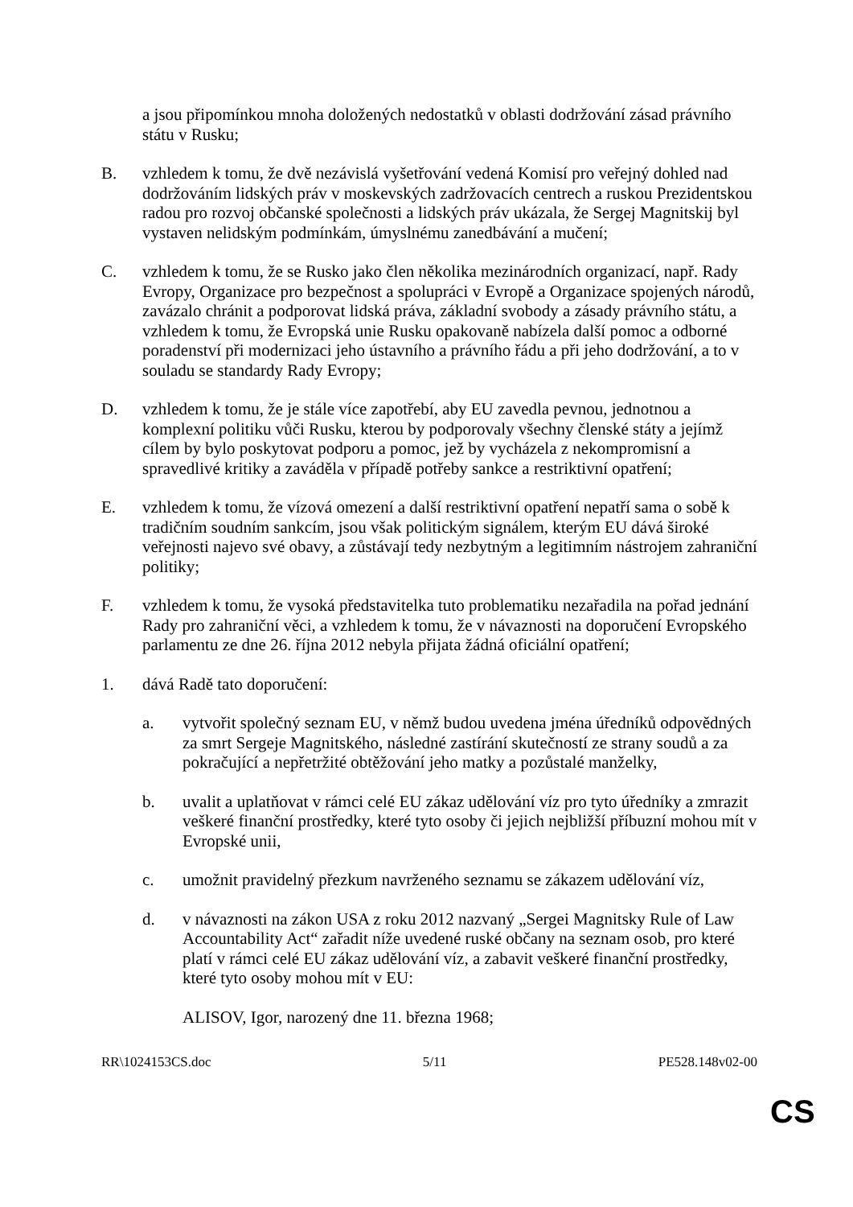a jsou připomínkou mnoha doložených nedostatků v oblasti dodržování zásad právního státu v Rusku;
B. vzhledem k tomu, že dvě nezávislá vyšetřování vedená Komisí pro veřejný dohled nad dodržováním lidských práv v moskevských zadržovacích centrech a ruskou Prezidentskou radou pro rozvoj občanské společnosti a lidských práv ukázala, že Sergej Magnitskij byl vystaven nelidským podmínkám, úmyslnému zanedbávání a mučení;
C. vzhledem k tomu, že se Rusko jako člen několika mezinárodních organizací, např. Rady Evropy, Organizace pro bezpečnost a spolupráci v Evropě a Organizace spojených národů, zavázalo chránit a podporovat lidská práva, základní svobody a zásady právního státu, a vzhledem k tomu, že Evropská unie Rusku opakovaně nabízela další pomoc a odborné poradenství při modernizaci jeho ústavního a právního řádu a při jeho dodržování, a to v souladu se standardy Rady Evropy;
D. vzhledem k tomu, že je stále více zapotřebí, aby EU zavedla pevnou, jednotnou a komplexní politiku vůči Rusku, kterou by podporovaly všechny členské státy a jejímž cílem by bylo poskytovat podporu a pomoc, jež by vycházela z nekompromisní a spravedlivé kritiky a zaváděla v případě potřeby sankce a restriktivní opatření;
E. vzhledem k tomu, že vízová omezení a další restriktivní opatření nepatří sama o sobě k tradičním soudním sankcím, jsou však politickým signálem, kterým EU dává široké veřejnosti najevo své obavy, a zůstávají tedy nezbytným a legitimním nástrojem zahraniční politiky;
F. vzhledem k tomu, že vysoká představitelka tuto problematiku nezařadila na pořad jednání Rady pro zahraniční věci, a vzhledem k tomu, že v návaznosti na doporučení Evropského parlamentu ze dne 26. října 2012 nebyla přijata žádná oficiální opatření;
1. dává Radě tato doporučení:
a. vytvořit společný seznam EU, v němž budou uvedena jména úředníků odpovědných za smrt Sergeje Magnitského, následné zastírání skutečností ze strany soudů a za pokračující a nepřetržité obtěžování jeho matky a pozůstalé manželky,
b. uvalit a uplatňovat v rámci celé EU zákaz udělování víz pro tyto úředníky a zmrazit veškeré finanční prostředky, které tyto osoby či jejich nejbližší příbuzní mohou mít v Evropské unii,
c. umožnit pravidelný přezkum navrženého seznamu se zákazem udělování víz,
d. v návaznosti na zákon USA z roku 2012 nazvaný „Sergei Magnitsky Rule of Law Accountability Act“ zařadit níže uvedené ruské občany na seznam osob, pro které platí v rámci celé EU zákaz udělování víz, a zabavit veškeré finanční prostředky, které tyto osoby mohou mít v EU:
ALISOV, Igor, narozený dne 11. března 1968;
RR\1024153CS.doc 5/11 PE528.148v02-00
CS